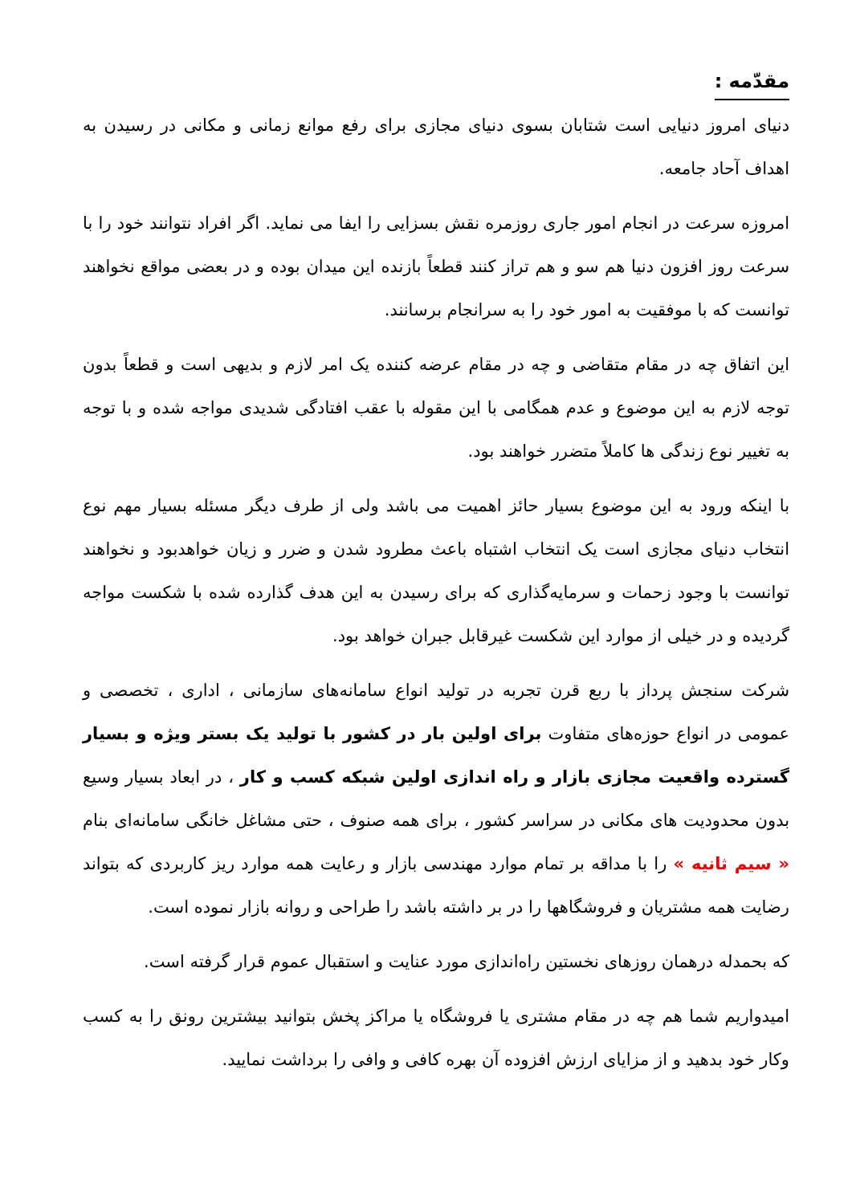مقدّمه :
دنیای امروز دنیایی است شتابان بسوی دنیای مجازی برای رفع موانع زمانی و مکانی در رسیدن به اهداف آحاد جامعه.
امروزه سرعت در انجام امور جاری روزمره نقش بسزایی را ایفا می نماید. اگر افراد نتوانند خود را با سرعت روز افزون دنیا هم سو و هم تراز کنند قطعاً بازنده این میدان بوده و در بعضی مواقع نخواهند توانست که با موفقیت به امور خود را به سرانجام برسانند.
این اتفاق چه در مقام متقاضی و چه در مقام عرضه کننده یک امر لازم و بدیهی است و قطعاً بدون توجه لازم به این موضوع و عدم همگامی با این مقوله با عقب افتادگی شدیدی مواجه شده و با توجه به تغییر نوع زندگی ها کاملاً متضرر خواهند بود.
با اینکه ورود به این موضوع بسیار حائز اهمیت می باشد ولی از طرف دیگر مسئله بسیار مهم نوع انتخاب دنیای مجازی است یک انتخاب اشتباه باعث مطرود شدن و ضرر و زیان خواهدبود و نخواهند توانست با وجود زحمات و سرمایه‌گذاری که برای رسیدن به این هدف گذارده شده با شکست مواجه گردیده و در خیلی از موارد این شکست غیرقابل جبران خواهد بود.
شرکت سنجش پرداز با ربع قرن تجربه در تولید انواع سامانه‌های سازمانی ، اداری ، تخصصی و عمومی در انواع حوزه‌های متفاوت برای اولین بار در کشور با تولید یک بستر ویژه و بسیار گسترده واقعیت مجازی بازار و راه اندازی اولین شبکه کسب و کار ، در ابعاد بسیار وسیع بدون محدودیت های مکانی در سراسر کشور ، برای همه صنوف ، حتی مشاغل خانگی سامانه‌ای بنام « سیم ثانیه » را با مداقه بر تمام موارد مهندسی بازار و رعایت همه موارد ریز کاربردی که بتواند رضایت همه مشتریان و فروشگاهها را در بر داشته باشد را طراحی و روانه بازار نموده است.
که بحمدله درهمان روزهای نخستین راه‌اندازی مورد عنایت و استقبال عموم قرار گرفته است.
امیدواریم شما هم چه در مقام مشتری یا فروشگاه یا مراکز پخش بتوانید بیشترین رونق را به کسب وکار خود بدهید و از مزایای ارزش افزوده آن بهره کافی و وافی را برداشت نمایید.